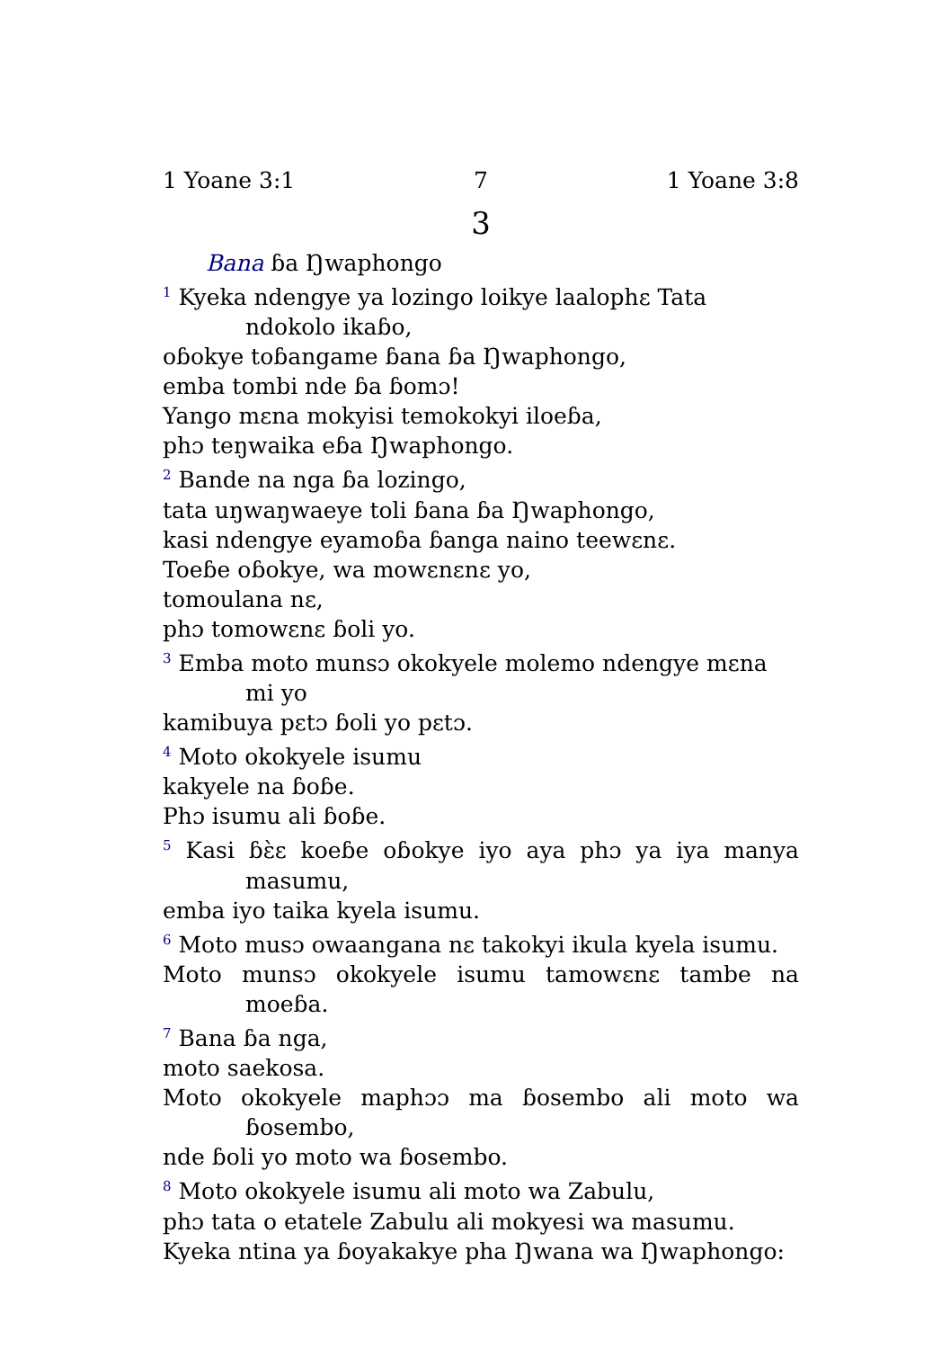1 Yoane 3:1 7 1 Yoane 3:8
3
Bana ɓa Ŋwaphongo
<sup>1</sup> Kyeka ndengye ya lozingo loikye laalophɛ Tata ndokolo ikaɓo,
oɓokye toɓangame ɓana ɓa Ŋwaphongo,
emba tombi nde ɓa ɓomɔ!
Yango mɛna mokyisi temokokyi iloeɓa,
phɔ teŋwaika eɓa Ŋwaphongo.
<sup>2</sup> Bande na nga ɓa lozingo,
tata uŋwaŋwaeye toli ɓana ɓa Ŋwaphongo,
kasi ndengye eyamoɓa ɓanga naino teewɛnɛ.
Toeɓe oɓokye, wa mowɛnɛnɛ yo,
tomoulana nɛ,
phɔ tomowɛnɛ ɓoli yo.
<sup>3</sup> Emba moto munsɔ okokyele molemo ndengye mɛna mi yo
kamibuya pɛtɔ ɓoli yo pɛtɔ.
<sup>4</sup> Moto okokyele isumu
kakyele na ɓoɓe.
Phɔ isumu ali ɓoɓe.
<sup>5</sup> Kasi ɓɛ̀ɛ koeɓe oɓokye iyo aya phɔ ya iya manya masumu,
emba iyo taika kyela isumu.
<sup>6</sup> Moto musɔ owaangana nɛ takokyi ikula kyela isumu.
Moto munsɔ okokyele isumu tamowɛnɛ tambe na moeɓa.
<sup>7</sup> Bana ɓa nga,
moto saekosa.
Moto okokyele maphɔɔ ma ɓosembo ali moto wa ɓosembo,
nde ɓoli yo moto wa ɓosembo.
<sup>8</sup> Moto okokyele isumu ali moto wa Zabulu,
phɔ tata o etatele Zabulu ali mokyesi wa masumu.
Kyeka ntina ya ɓoyakakye pha Ŋwana wa Ŋwaphongo: